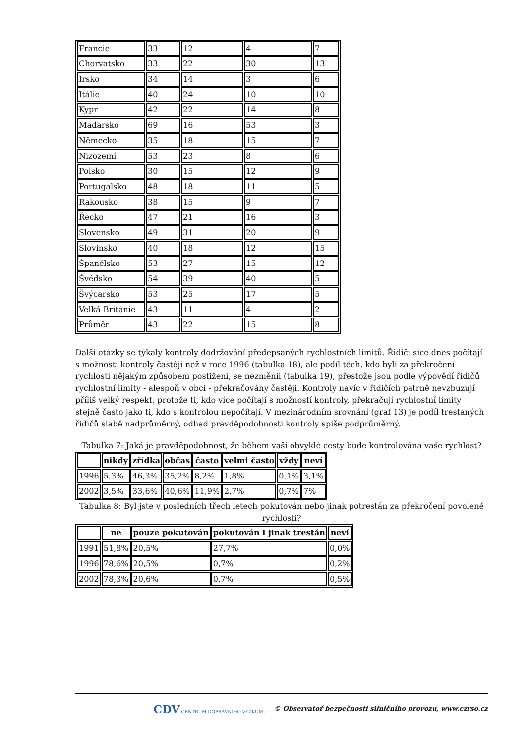| Francie | 33 | 12 | 4 | 7 |
| Chorvatsko | 33 | 22 | 30 | 13 |
| Irsko | 34 | 14 | 3 | 6 |
| Itálie | 40 | 24 | 10 | 10 |
| Kypr | 42 | 22 | 14 | 8 |
| Maďarsko | 69 | 16 | 53 | 3 |
| Německo | 35 | 18 | 15 | 7 |
| Nizozemí | 53 | 23 | 8 | 6 |
| Polsko | 30 | 15 | 12 | 9 |
| Portugalsko | 48 | 18 | 11 | 5 |
| Rakousko | 38 | 15 | 9 | 7 |
| Řecko | 47 | 21 | 16 | 3 |
| Slovensko | 49 | 31 | 20 | 9 |
| Slovinsko | 40 | 18 | 12 | 15 |
| Španělsko | 53 | 27 | 15 | 12 |
| Švédsko | 54 | 39 | 40 | 5 |
| Švýcarsko | 53 | 25 | 17 | 5 |
| Velká Británie | 43 | 11 | 4 | 2 |
| Průměr | 43 | 22 | 15 | 8 |
Další otázky se týkaly kontroly dodržování předepsaných rychlostních limitů. Řidiči sice dnes počítají s možností kontroly častěji než v roce 1996 (tabulka 18), ale podíl těch, kdo byli za překročení rychlosti nějakým způsobem postiženi, se nezměnil (tabulka 19), přestože jsou podle výpovědí řidičů rychlostní limity - alespoň v obci - překračovány častěji. Kontroly navíc v řidičích patrně nevzbuzují příliš velký respekt, protože ti, kdo více počítají s možností kontroly, překračují rychlostní limity stejně často jako ti, kdo s kontrolou nepočítají. V mezinárodním srovnání (graf 13) je podíl trestaných řidičů slabě nadprůměrný, odhad pravděpodobnosti kontroly spíše podprůměrný.
Tabulka 7: Jaká je pravděpodobnost, že během vaší obvyklé cesty bude kontrolována vaše rychlost?
| | nikdy | zřídka | občas | často | velmi často | vždy | neví |
| --- | --- | --- | --- | --- | --- | --- | --- |
| 1996 | 5,3% | 46,3% | 35,2% | 8,2% | 1,8% | 0,1% | 3,1% |
| 2002 | 3,5% | 33,6% | 40,6% | 11,9% | 2,7% | 0,7% | 7% |
Tabulka 8: Byl jste v posledních třech letech pokutován nebo jinak potrestán za překročení povolené rychlosti?
| | ne | pouze pokutován | pokutován i jinak trestán | neví |
| --- | --- | --- | --- | --- |
| 1991 | 51,8% | 20,5% | 27,7% | 0,0% |
| 1996 | 78,6% | 20,5% | 0,7% | 0,2% |
| 2002 | 78,3% | 20,6% | 0,7% | 0,5% |
CDV CENTRUM DOPRAVNÍHO VÝZKUMU © Observatoř bezpečnosti silničního provozu, www.czrso.cz